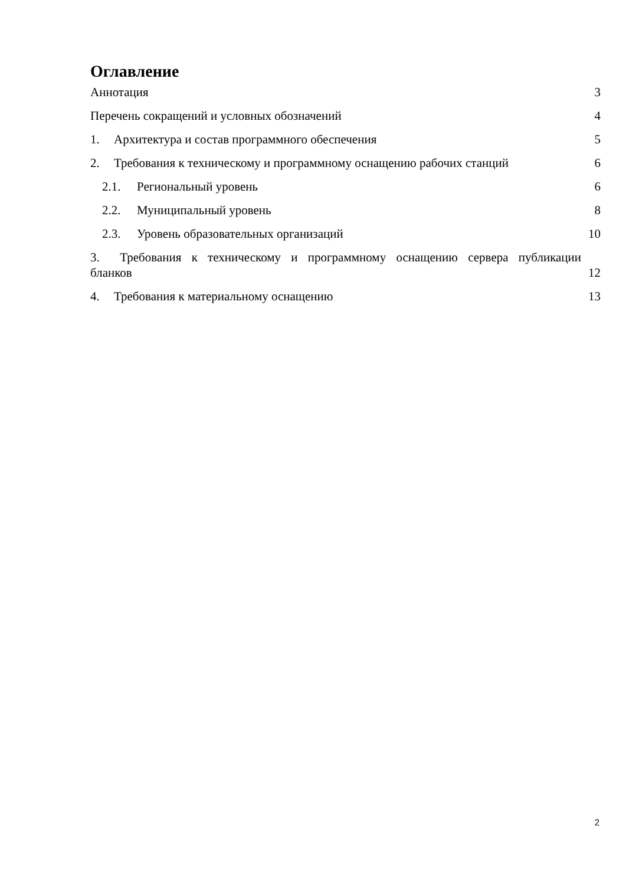Оглавление
Аннотация 3
Перечень сокращений и условных обозначений 4
1. Архитектура и состав программного обеспечения 5
2. Требования к техническому и программному оснащению рабочих станций 6
2.1. Региональный уровень 6
2.2. Муниципальный уровень 8
2.3. Уровень образовательных организаций 10
3. Требования к техническому и программному оснащению сервера публикации
бланков 12
4. Требования к материальному оснащению 13
2